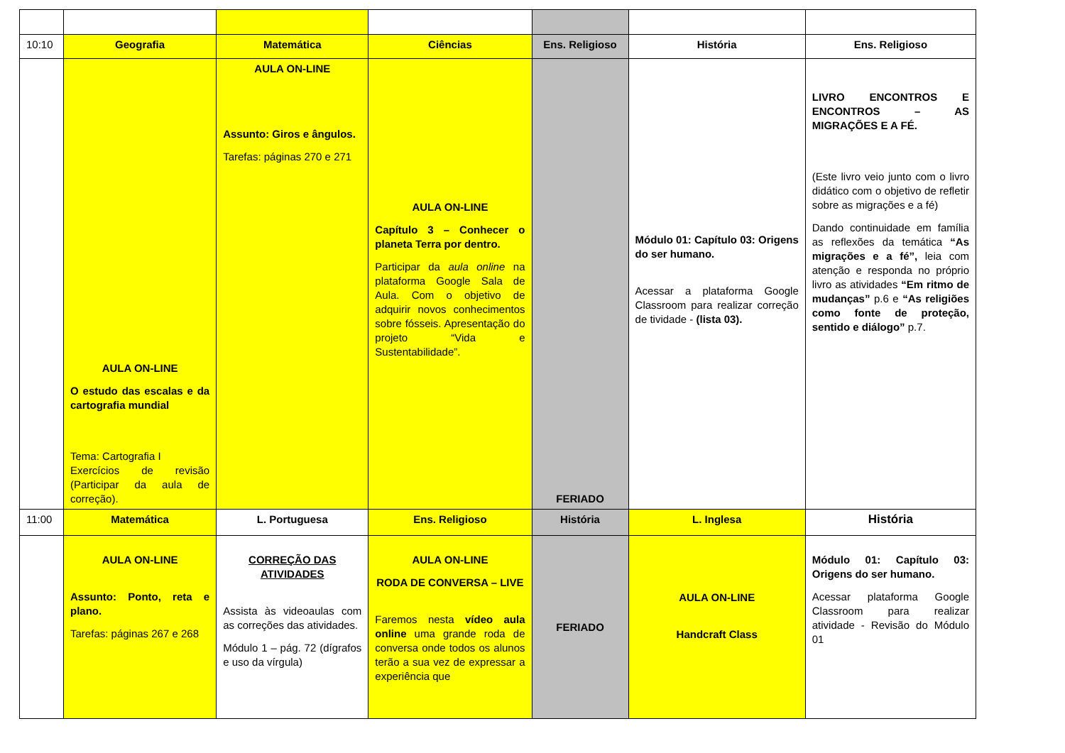| 10:10 | Geografia | Matemática | Ciências | Ens. Religioso | História | Ens. Religioso |
| | AULA ON-LINE O estudo das escalas e da cartografia mundial Tema: Cartografia I Exercícios de revisão (Participar da aula de correção). | AULA ON-LINE Assunto: Giros e ângulos. Tarefas: páginas 270 e 271 | AULA ON-LINE Capítulo 3 – Conhecer o planeta Terra por dentro. Participar da aula online na plataforma Google Sala de Aula. Com o objetivo de adquirir novos conhecimentos sobre fósseis. Apresentação do projeto “Vida e Sustentabilidade”. | FERIADO | Módulo 01: Capítulo 03: Origens do ser humano. Acessar a plataforma Google Classroom para realizar correção de tividade - (lista 03). | LIVRO ENCONTROS E ENCONTROS – AS MIGRAÇÕES E A FÉ. (Este livro veio junto com o livro didático com o objetivo de refletir sobre as migrações e a fé) Dando continuidade em família as reflexões da temática “As migrações e a fé”, leia com atenção e responda no próprio livro as atividades “Em ritmo de mudanças” p.6 e “As religiões como fonte de proteção, sentido e diálogo” p.7. |
| 11:00 | Matemática | L. Portuguesa | Ens. Religioso | História | L. Inglesa | História |
| | AULA ON-LINE Assunto: Ponto, reta e plano. Tarefas: páginas 267 e 268 | CORREÇÃO DAS ATIVIDADES Assista às videoaulas com as correções das atividades. Módulo 1 – pág. 72 (dígrafos e uso da vírgula) | AULA ON-LINE RODA DE CONVERSA – LIVE Faremos nesta vídeo aula online uma grande roda de conversa onde todos os alunos terão a sua vez de expressar a experiência que | FERIADO | AULA ON-LINE Handcraft Class | Módulo 01: Capítulo 03: Origens do ser humano. Acessar plataforma Google Classroom para realizar atividade - Revisão do Módulo 01 |